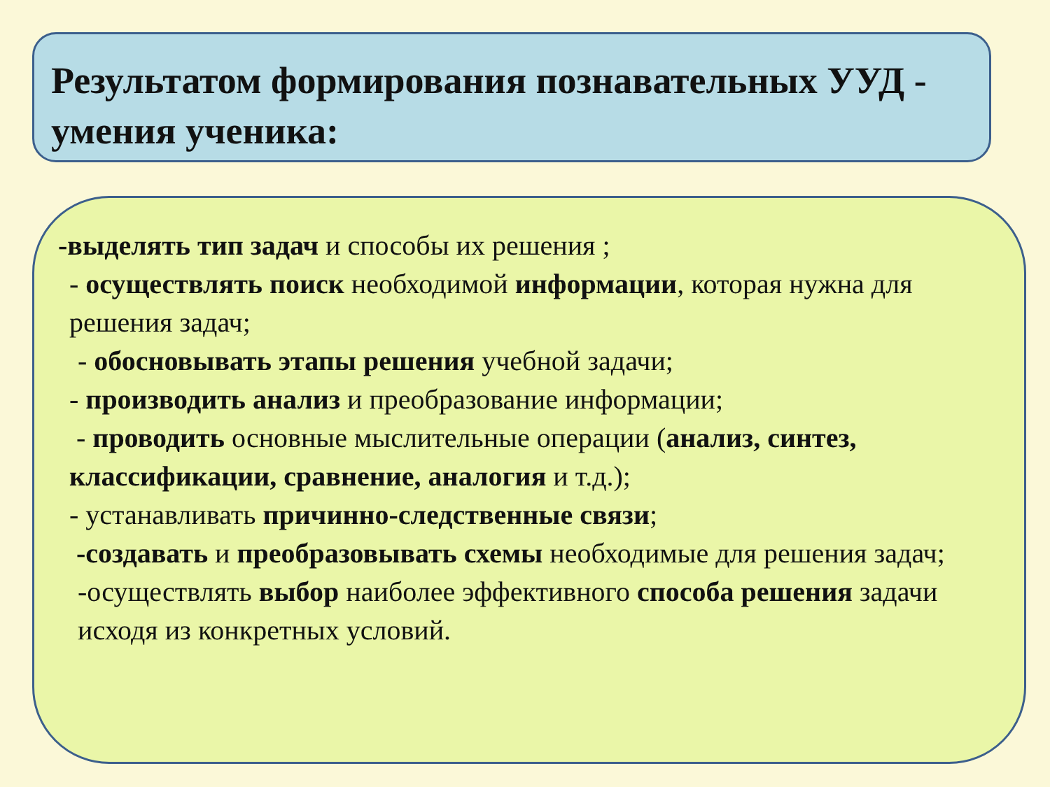Результатом формирования познавательных УУД - умения ученика:
-выделять тип задач и способы их решения ;
- осуществлять поиск необходимой информации, которая нужна для решения задач;
- обосновывать этапы решения учебной задачи;
- производить анализ и преобразование информации;
- проводить основные мыслительные операции (анализ, синтез, классификации, сравнение, аналогия и т.д.);
- устанавливать причинно-следственные связи;
-создавать и преобразовывать схемы необходимые для решения задач;
-осуществлять выбор наиболее эффективного способа решения задачи исходя из конкретных условий.